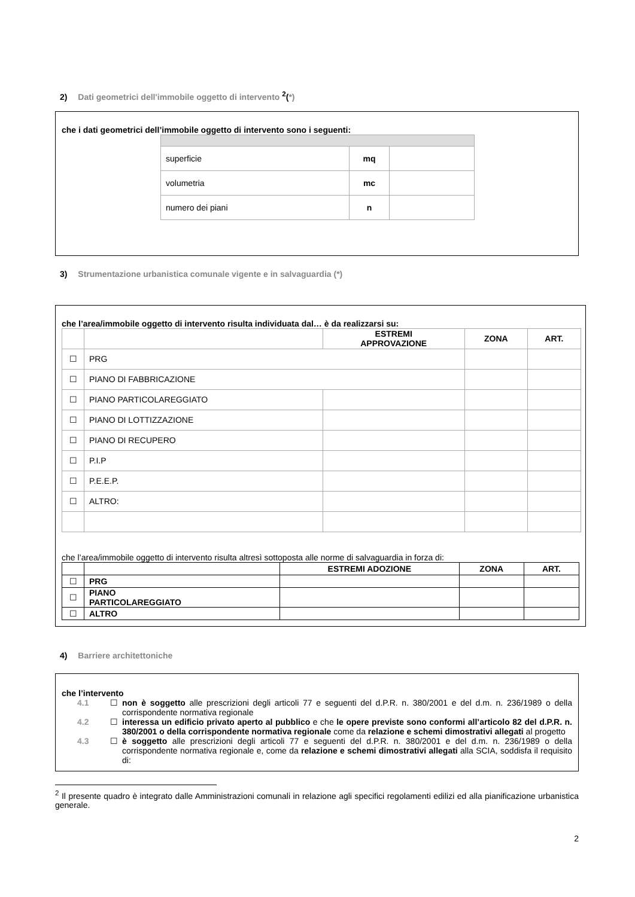2) Dati geometrici dell'immobile oggetto di intervento <sup>2</sup>(*)
che i dati geometrici dell’immobile oggetto di intervento sono i seguenti:
| superficie | mq | |
| volumetria | mc | |
| numero dei piani | n | |
3) Strumentazione urbanistica comunale vigente e in salvaguardia (*)
che l’area/immobile oggetto di intervento risulta individuata dal… è da realizzarsi su:
| | | ESTREMI APPROVAZIONE | ZONA | ART. |
| --- | --- | --- | --- | --- |
| ☐ | PRG | | | |
| ☐ | PIANO DI FABBRICAZIONE | | | |
| ☐ | PIANO PARTICOLAREGGIATO | | | |
| ☐ | PIANO DI LOTTIZZAZIONE | | | |
| ☐ | PIANO DI RECUPERO | | | |
| ☐ | P.I.P | | | |
| ☐ | P.E.E.P. | | | |
| ☐ | ALTRO: | | | |
che l’area/immobile oggetto di intervento risulta altresì sottoposta alle norme di salvaguardia in forza di:
| | | ESTREMI ADOZIONE | ZONA | ART. |
| --- | --- | --- | --- | --- |
| ☐ | PRG | | | |
| ☐ | PIANO PARTICOLAREGGIATO | | | |
| ☐ | ALTRO | | | |
4) Barriere architettoniche
che l’intervento
4.1 ☐ non è soggetto alle prescrizioni degli articoli 77 e seguenti del d.P.R. n. 380/2001 e del d.m. n. 236/1989 o della corrispondente normativa regionale
4.2 ☐ interessa un edificio privato aperto al pubblico e che le opere previste sono conformi all’articolo 82 del d.P.R. n. 380/2001 o della corrispondente normativa regionale come da relazione e schemi dimostrativi allegati al progetto
4.3 ☐ è soggetto alle prescrizioni degli articoli 77 e seguenti del d.P.R. n. 380/2001 e del d.m. n. 236/1989 o della corrispondente normativa regionale e, come da relazione e schemi dimostrativi allegati alla SCIA, soddisfa il requisito di:
<sup>2</sup> Il presente quadro è integrato dalle Amministrazioni comunali in relazione agli specifici regolamenti edilizi ed alla pianificazione urbanistica generale.
2